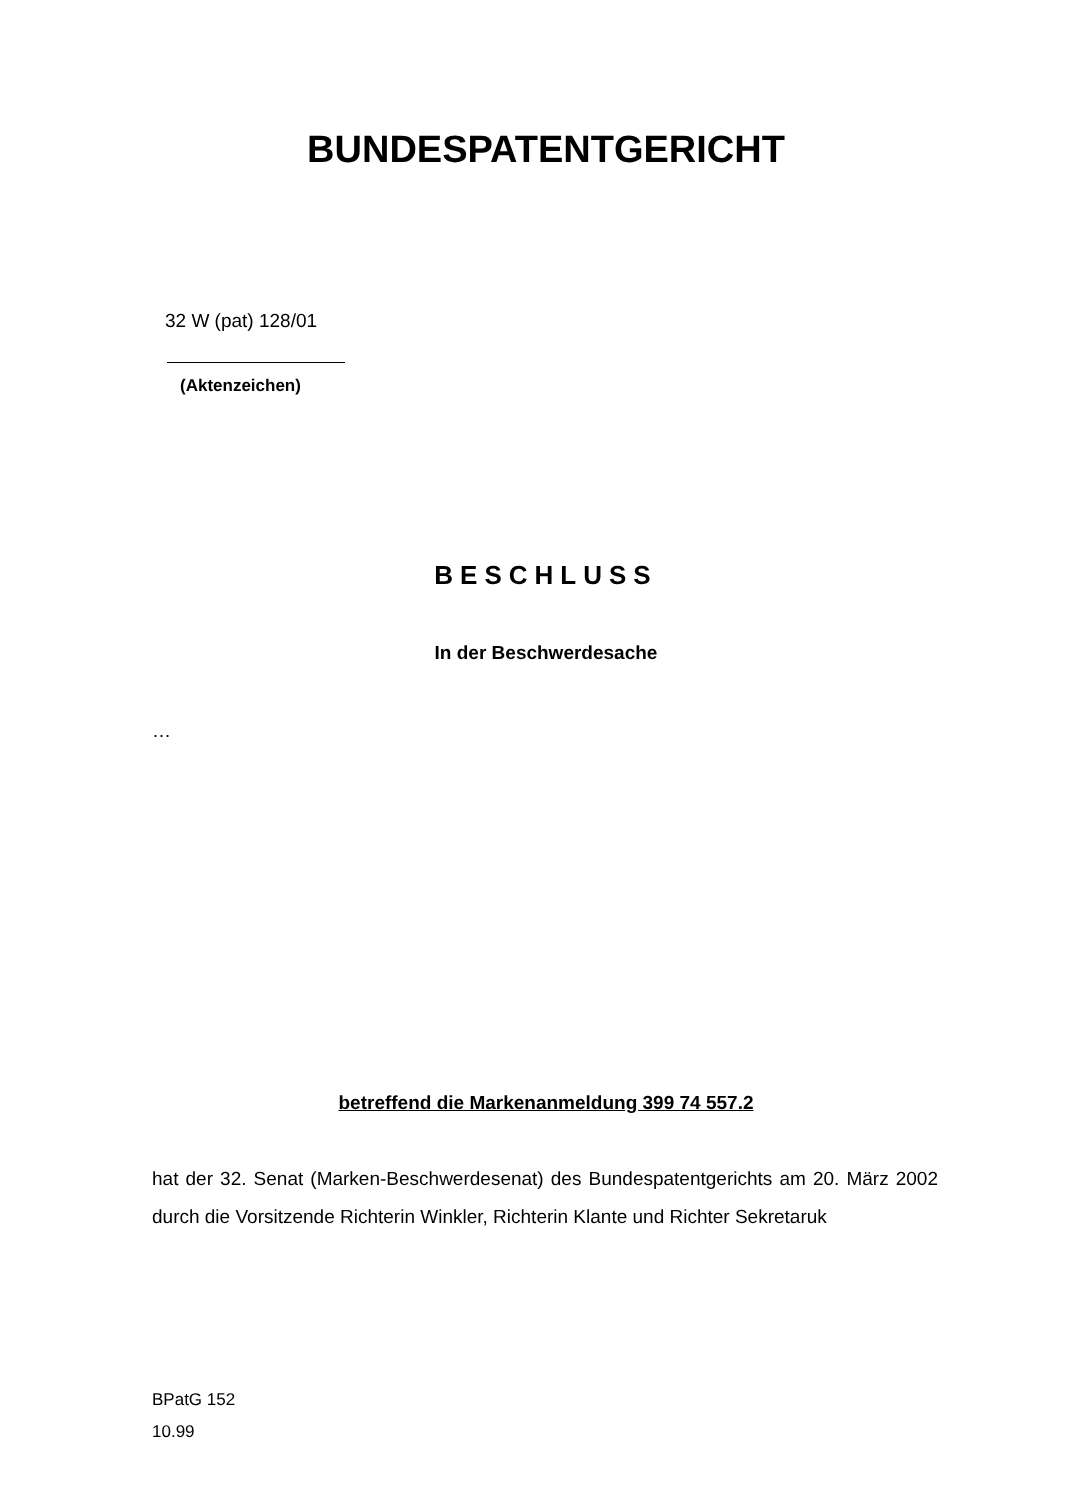BUNDESPATENTGERICHT
32 W (pat) 128/01
(Aktenzeichen)
BESCHLUSS
In der Beschwerdesache
…
betreffend die Markenanmeldung 399 74 557.2
hat der 32. Senat (Marken-Beschwerdesenat) des Bundespatentgerichts am 20. März 2002 durch die Vorsitzende Richterin Winkler, Richterin Klante und Richter Sekretaruk
BPatG 152
10.99